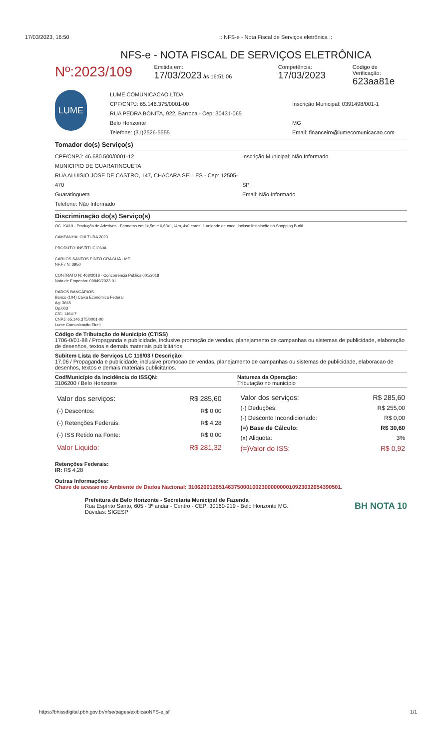17/03/2023, 16:50:: NFS-e - Nota Fiscal de Serviços eletrônica ::
NFS-e - NOTA FISCAL DE SERVIÇOS ELETRÔNICA
Nº:2023/109
Emitida em:
17/03/2023 às 16:51:06
Competência:
17/03/2023
Código de Verificação:
623aa81e
LUME
LUME COMUNICACAO LTDA
CPF/CNPJ: 65.146.375/0001-00
RUA PEDRA BONITA, 922, Barroca - Cep: 30431-065
Belo Horizonte
Telefone: (31)2526-5555
Inscrição Municipal: 0391498/001-1
MG
Email: financeiro@lumecomunicacao.com
Tomador do(s) Serviço(s)
CPF/CNPJ: 46.680.500/0001-12
MUNICIPIO DE GUARATINGUETA
RUA ALUISIO JOSE DE CASTRO, 147, CHACARA SELLES - Cep: 12505-470
Guaratingueta
Telefone: Não Informado
Inscrição Municipal: Não Informado
SP
Email: Não Informado
Discriminação do(s) Serviço(s)
OC 19419 - Produção de Adesivos - Formatos em 1x,5m e 0,60x1,14m, 4x0 cores, 1 unidade de cada, incluso instalação no Shopping Buriti
CAMPANHA: CULTURA 2023
PRODUTO: INSTITUCIONAL
CARLOS SANTOS PINTO GRAGLIA - ME
NF.F / N: 3950
CONTRATO N: 468/2018 - Concorrência Pública 001/2018
Nota de Empenho: 00849/2023-01
DADOS BANCÁRIOS:
Banco (104) Caixa Econômica Federal
Ag: 3665
Op.003
C/C: 1464-7
CNPJ: 65.146.375/0001-00
Lume Comunicação Eireli
Código de Tributação do Município (CTISS)
1706-0/01-88 / Propaganda e publicidade, inclusive promoção de vendas, planejamento de campanhas ou sistemas de publicidade, elaboração de desenhos, textos e demais materiais publicitários.
Subitem Lista de Serviços LC 116/03 / Descrição:
17.06 / Propaganda e publicidade, inclusive promocao de vendas, planejamento de campanhas ou sistemas de publicidade, elaboracao de desenhos, textos e demais materiais publicitarios.
Cod/Município da incidência do ISSQN:
3106200 / Belo Horizonte
Natureza da Operação:
Tributação no município
| Valor dos serviços: | R$ 285,60 |
| (-) Descontos: | R$ 0,00 |
| (-) Retenções Federais: | R$ 4,28 |
| (-) ISS Retido na Fonte: | R$ 0,00 |
| Valor Liquido: | R$ 281,32 |
| Valor dos serviços: | R$ 285,60 |
| (-) Deduções: | R$ 255,00 |
| (-) Desconto Incondicionado: | R$ 0,00 |
| (=) Base de Cálculo: | R$ 30,60 |
| (x) Aliquota: | 3% |
| (=)Valor do ISS: | R$ 0,92 |
Retenções Federais:
IR: R$ 4,28
Outras Informações:
Chave de acesso no Ambiente de Dados Nacional: 31062001265146375000100230000000010923032654390501.
Prefeitura de Belo Horizonte - Secretaria Municipal de Fazenda
Rua Espírito Santo, 605 - 3º andar - Centro - CEP: 30160-919 - Belo Horizonte MG.
Dúvidas: SIGESP
BH NOTA 10
https://bhissdigital.pbh.gov.br/nfse/pages/exibicaoNFS-e.jsf 1/1